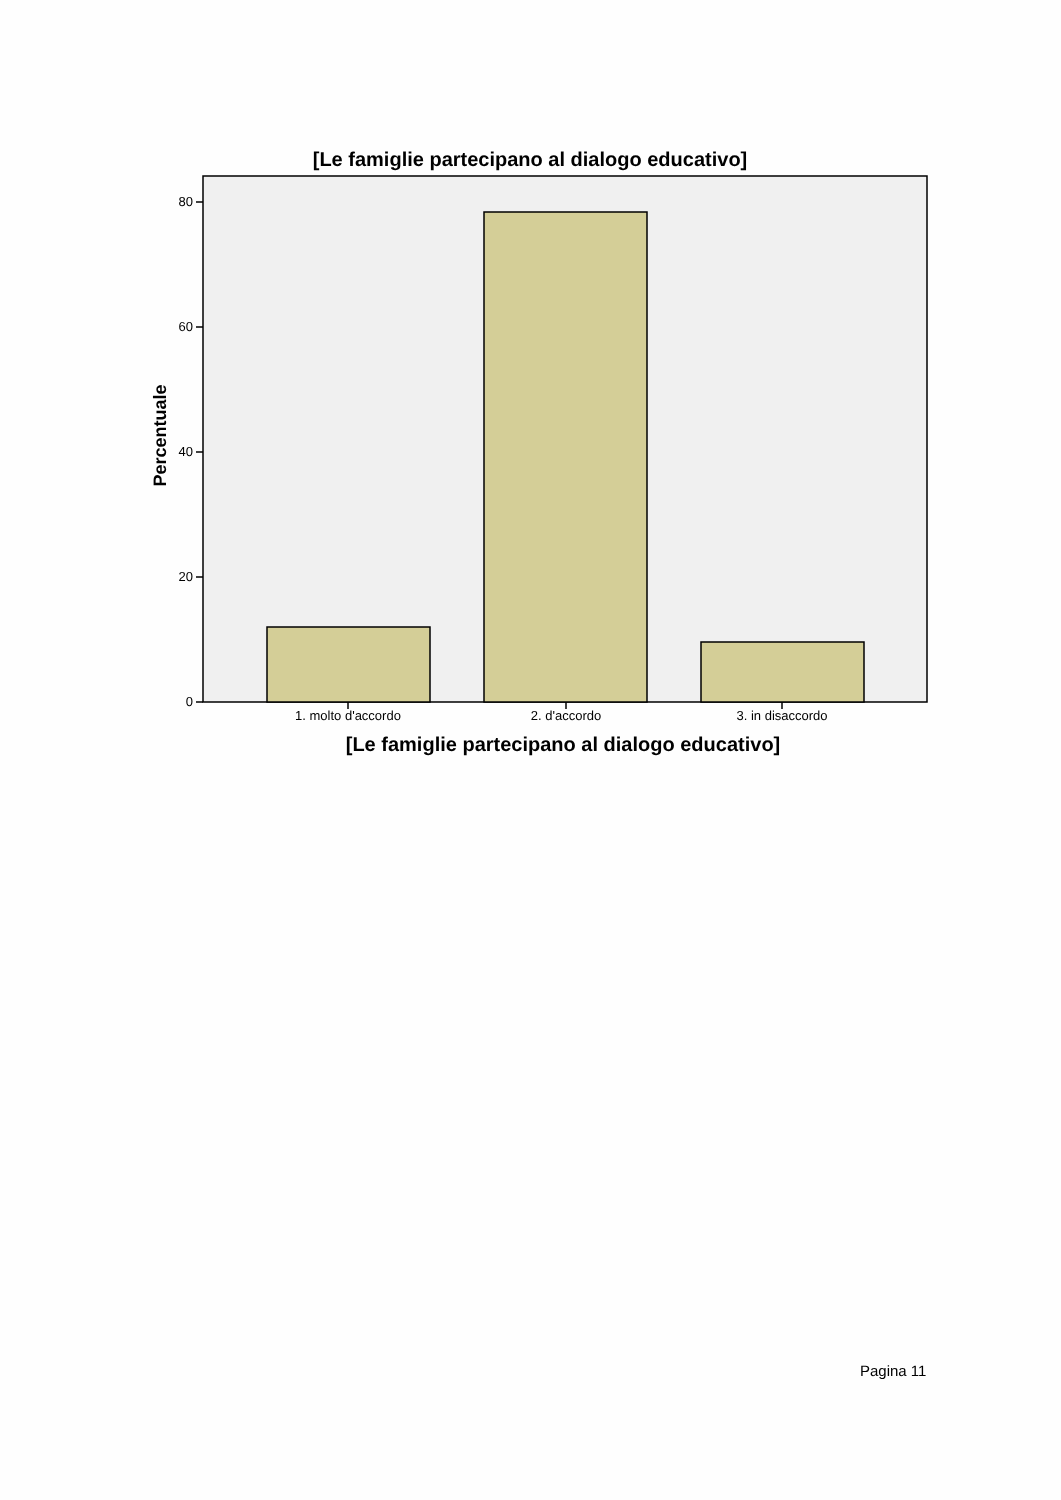[Le famiglie partecipano al dialogo educativo]
80
60
40
20
0
Percentuale
1. molto d'accordo 2. d'accordo 3. in disaccordo
[Le famiglie partecipano al dialogo educativo]
Pagina 11